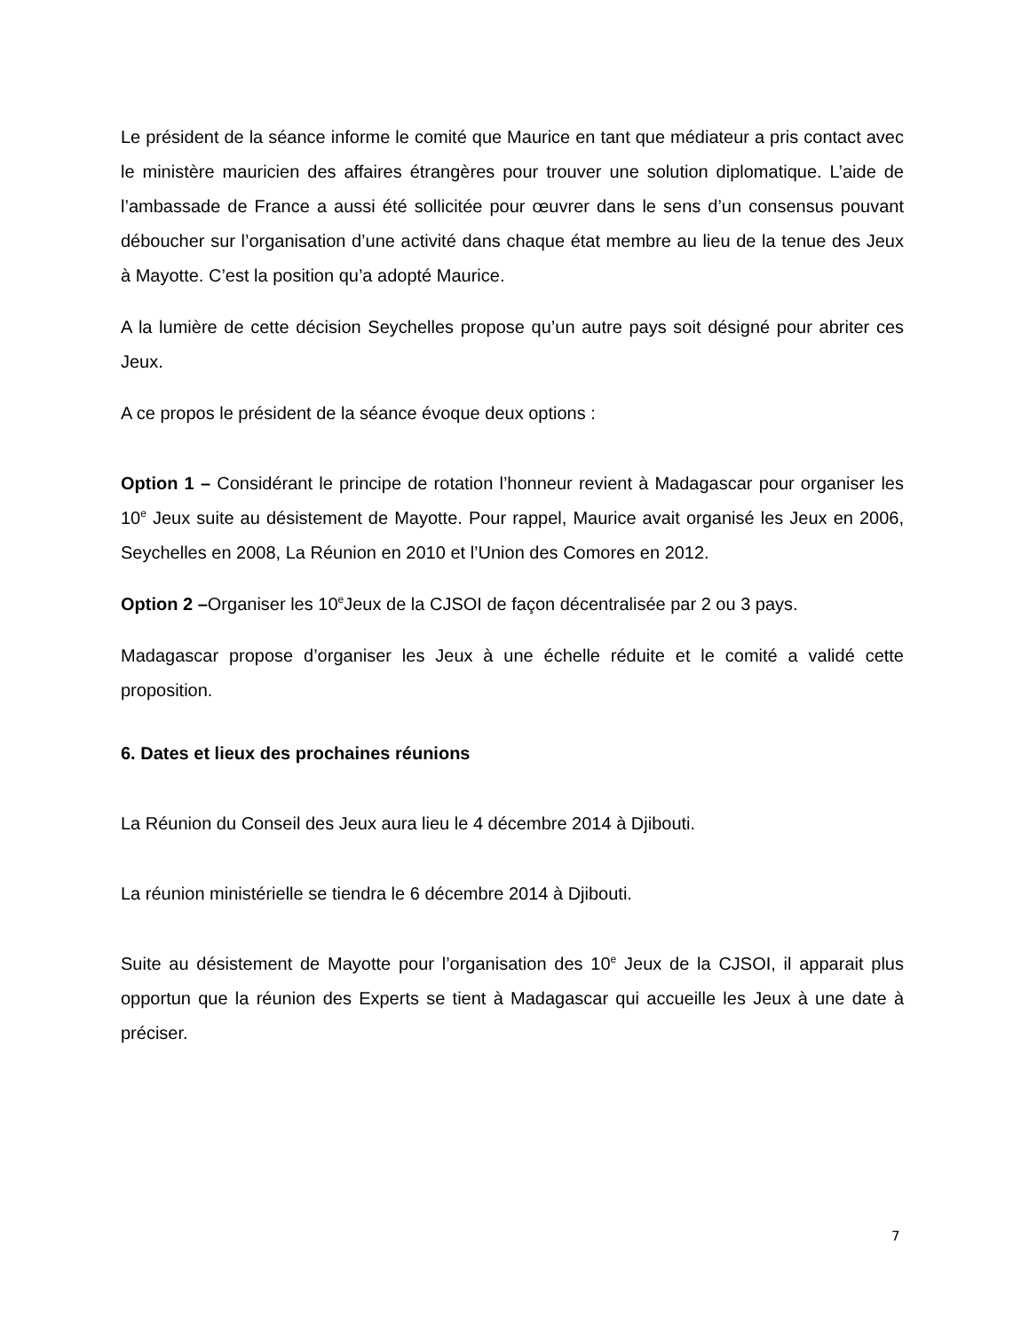Le président de la séance informe le comité que Maurice en tant que médiateur a pris contact avec le ministère mauricien des affaires étrangères pour trouver une solution diplomatique. L’aide de l’ambassade de France a aussi été sollicitée pour œuvrer dans le sens d’un consensus pouvant déboucher sur l’organisation d’une activité dans chaque état membre au lieu de la tenue des Jeux à Mayotte. C’est la position qu’a adopté Maurice.
A la lumière de cette décision Seychelles propose qu’un autre pays soit désigné pour abriter ces Jeux.
A ce propos le président de la séance évoque deux options :
Option 1 – Considérant le principe de rotation l’honneur revient à Madagascar pour organiser les 10<sup>e</sup> Jeux suite au désistement de Mayotte. Pour rappel, Maurice avait organisé les Jeux en 2006, Seychelles en 2008, La Réunion en 2010 et l’Union des Comores en 2012.
Option 2 –Organiser les 10<sup>e</sup>Jeux de la CJSOI de façon décentralisée par 2 ou 3 pays.
Madagascar propose d’organiser les Jeux à une échelle réduite et le comité a validé cette proposition.
6. Dates et lieux des prochaines réunions
La Réunion du Conseil des Jeux aura lieu le 4 décembre 2014 à Djibouti.
La réunion ministérielle se tiendra le 6 décembre 2014 à Djibouti.
Suite au désistement de Mayotte pour l’organisation des 10<sup>e</sup> Jeux de la CJSOI, il apparait plus opportun que la réunion des Experts se tient à Madagascar qui accueille les Jeux à une date à préciser.
7